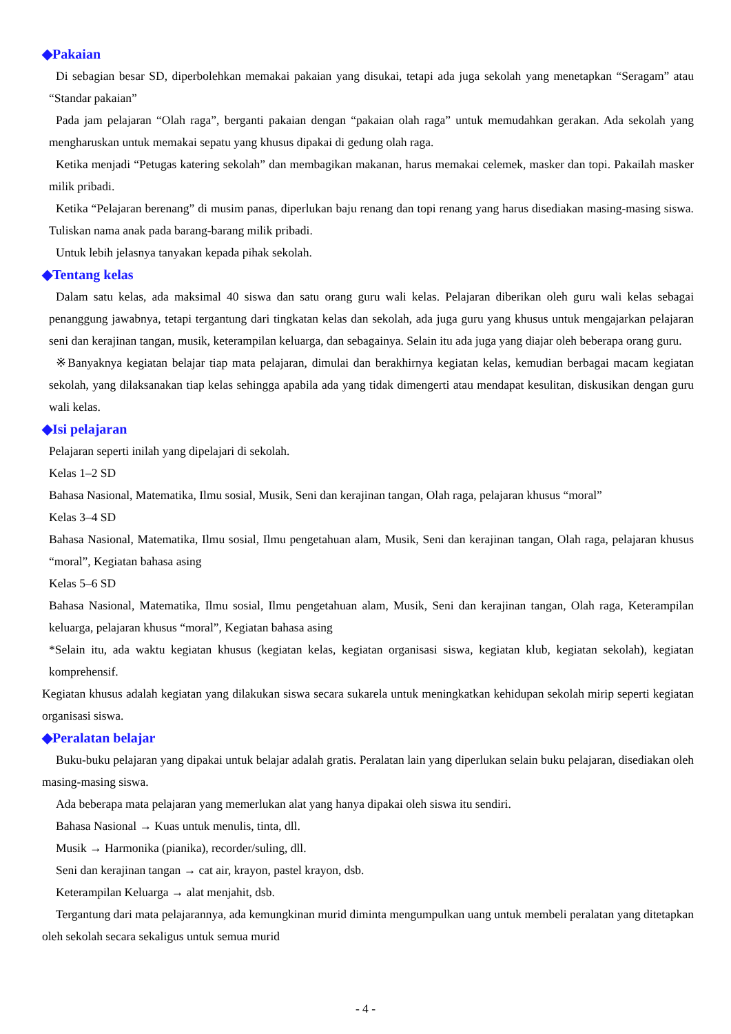◆Pakaian
Di sebagian besar SD, diperbolehkan memakai pakaian yang disukai, tetapi ada juga sekolah yang menetapkan “Seragam” atau “Standar pakaian”
Pada jam pelajaran “Olah raga”, berganti pakaian dengan “pakaian olah raga” untuk memudahkan gerakan. Ada sekolah yang mengharuskan untuk memakai sepatu yang khusus dipakai di gedung olah raga.
Ketika menjadi “Petugas katering sekolah” dan membagikan makanan, harus memakai celemek, masker dan topi. Pakailah masker milik pribadi.
Ketika “Pelajaran berenang” di musim panas, diperlukan baju renang dan topi renang yang harus disediakan masing-masing siswa. Tuliskan nama anak pada barang-barang milik pribadi.
Untuk lebih jelasnya tanyakan kepada pihak sekolah.
◆Tentang kelas
Dalam satu kelas, ada maksimal 40 siswa dan satu orang guru wali kelas. Pelajaran diberikan oleh guru wali kelas sebagai penanggung jawabnya, tetapi tergantung dari tingkatan kelas dan sekolah, ada juga guru yang khusus untuk mengajarkan pelajaran seni dan kerajinan tangan, musik, keterampilan keluarga, dan sebagainya. Selain itu ada juga yang diajar oleh beberapa orang guru.
※Banyaknya kegiatan belajar tiap mata pelajaran, dimulai dan berakhirnya kegiatan kelas, kemudian berbagai macam kegiatan sekolah, yang dilaksanakan tiap kelas sehingga apabila ada yang tidak dimengerti atau mendapat kesulitan, diskusikan dengan guru wali kelas.
◆Isi pelajaran
Pelajaran seperti inilah yang dipelajari di sekolah.
Kelas 1–2 SD
Bahasa Nasional, Matematika, Ilmu sosial, Musik, Seni dan kerajinan tangan, Olah raga, pelajaran khusus “moral”
Kelas 3–4 SD
Bahasa Nasional, Matematika, Ilmu sosial, Ilmu pengetahuan alam, Musik, Seni dan kerajinan tangan, Olah raga, pelajaran khusus “moral”, Kegiatan bahasa asing
Kelas 5–6 SD
Bahasa Nasional, Matematika, Ilmu sosial, Ilmu pengetahuan alam, Musik, Seni dan kerajinan tangan, Olah raga, Keterampilan keluarga, pelajaran khusus “moral”, Kegiatan bahasa asing
*Selain itu, ada waktu kegiatan khusus (kegiatan kelas, kegiatan organisasi siswa, kegiatan klub, kegiatan sekolah), kegiatan komprehensif.
Kegiatan khusus adalah kegiatan yang dilakukan siswa secara sukarela untuk meningkatkan kehidupan sekolah mirip seperti kegiatan organisasi siswa.
◆Peralatan belajar
Buku-buku pelajaran yang dipakai untuk belajar adalah gratis. Peralatan lain yang diperlukan selain buku pelajaran, disediakan oleh masing-masing siswa.
Ada beberapa mata pelajaran yang memerlukan alat yang hanya dipakai oleh siswa itu sendiri.
Bahasa Nasional → Kuas untuk menulis, tinta, dll.
Musik → Harmonika (pianika), recorder/suling, dll.
Seni dan kerajinan tangan → cat air, krayon, pastel krayon, dsb.
Keterampilan Keluarga → alat menjahit, dsb.
Tergantung dari mata pelajarannya, ada kemungkinan murid diminta mengumpulkan uang untuk membeli peralatan yang ditetapkan oleh sekolah secara sekaligus untuk semua murid
- 4 -